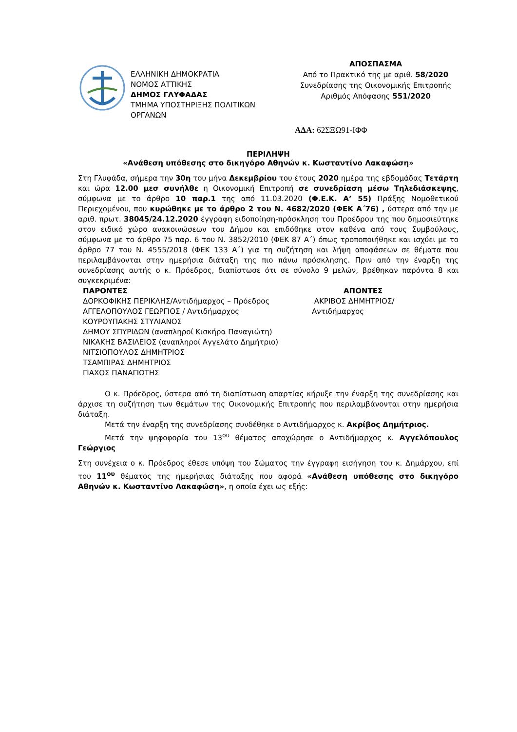ΕΛΛΗΝΙΚΗ ΔΗΜΟΚΡΑΤΙΑ
ΝΟΜΟΣ ΑΤΤΙΚΗΣ
ΔΗΜΟΣ ΓΛΥΦΑΔΑΣ
ΤΜΗΜΑ ΥΠΟΣΤΗΡΙΞΗΣ ΠΟΛΙΤΙΚΩΝ
ΟΡΓΑΝΩΝ
ΑΠΟΣΠΑΣΜΑ
Από το Πρακτικό της με αριθ. 58/2020
Συνεδρίασης της Οικονομικής Επιτροπής
Αριθμός Απόφασης 551/2020
ΑΔΑ: 62ΣΞΩ91-ΙΦΦ
ΠΕΡΙΛΗΨΗ
«Ανάθεση υπόθεσης στο δικηγόρο Αθηνών κ. Κωσταντίνο Λακαφώση»
Στη Γλυφάδα, σήμερα την 30η του μήνα Δεκεμβρίου του έτους 2020 ημέρα της εβδομάδας Τετάρτη και ώρα 12.00 μεσ συνήλθε η Οικονομική Επιτροπή σε συνεδρίαση μέσω Τηλεδιάσκεψης, σύμφωνα με το άρθρο 10 παρ.1 της από 11.03.2020 (Φ.Ε.Κ. Α’ 55) Πράξης Νομοθετικού Περιεχομένου, που κυρώθηκε με το άρθρο 2 του Ν. 4682/2020 (ΦΕΚ Α΄76) , ύστερα από την με αριθ. πρωτ. 38045/24.12.2020 έγγραφη ειδοποίηση-πρόσκληση του Προέδρου της που δημοσιεύτηκε στον ειδικό χώρο ανακοινώσεων του Δήμου και επιδόθηκε στον καθένα από τους Συμβούλους, σύμφωνα με το άρθρο 75 παρ. 6 του Ν. 3852/2010 (ΦΕΚ 87 Α΄) όπως τροποποιήθηκε και ισχύει με το άρθρο 77 του Ν. 4555/2018 (ΦΕΚ 133 Α΄) για τη συζήτηση και λήψη αποφάσεων σε θέματα που περιλαμβάνονται στην ημερήσια διάταξη της πιο πάνω πρόσκλησης. Πριν από την έναρξη της συνεδρίασης αυτής ο κ. Πρόεδρος, διαπίστωσε ότι σε σύνολο 9 μελών, βρέθηκαν παρόντα 8 και συγκεκριμένα:
ΠΑΡΟΝΤΕΣ
ΔΟΡΚΟΦΙΚΗΣ ΠΕΡΙΚΛΗΣ/Αντιδήμαρχος – Πρόεδρος
ΑΓΓΕΛΟΠΟΥΛΟΣ ΓΕΩΡΓΙΟΣ / Αντιδήμαρχος
ΚΟΥΡΟΥΠΑΚΗΣ ΣΤΥΛΙΑΝΟΣ
ΔΗΜΟΥ ΣΠΥΡΙΔΩΝ (αναπληροί Κισκήρα Παναγιώτη)
ΝΙΚΑΚΗΣ ΒΑΣΙΛΕΙΟΣ (αναπληροί Αγγελάτο Δημήτριο)
ΝΙΤΣΙΟΠΟΥΛΟΣ ΔΗΜΗΤΡΙΟΣ
ΤΣΑΜΠΙΡΑΣ ΔΗΜΗΤΡΙΟΣ
ΓΙΑΧΟΣ ΠΑΝΑΓΙΩΤΗΣ
ΑΠΟΝΤΕΣ
ΑΚΡΙΒΟΣ ΔΗΜΗΤΡΙΟΣ/
Αντιδήμαρχος
Ο κ. Πρόεδρος, ύστερα από τη διαπίστωση απαρτίας κήρυξε την έναρξη της συνεδρίασης και άρχισε τη συζήτηση των θεμάτων της Οικονομικής Επιτροπής που περιλαμβάνονται στην ημερήσια διάταξη.
Μετά την έναρξη της συνεδρίασης συνδέθηκε ο Αντιδήμαρχος κ. Ακρίβος Δημήτριος.
Μετά την ψηφοφορία του 13<sup>ου</sup> θέματος αποχώρησε ο Αντιδήμαρχος κ. Αγγελόπουλος Γεώργιος
Στη συνέχεια ο κ. Πρόεδρος έθεσε υπόψη του Σώματος την έγγραφη εισήγηση του κ. Δημάρχου, επί του 11<sup>ου</sup> θέματος της ημερήσιας διάταξης που αφορά «Ανάθεση υπόθεσης στο δικηγόρο Αθηνών κ. Κωσταντίνο Λακαφώση», η οποία έχει ως εξής: